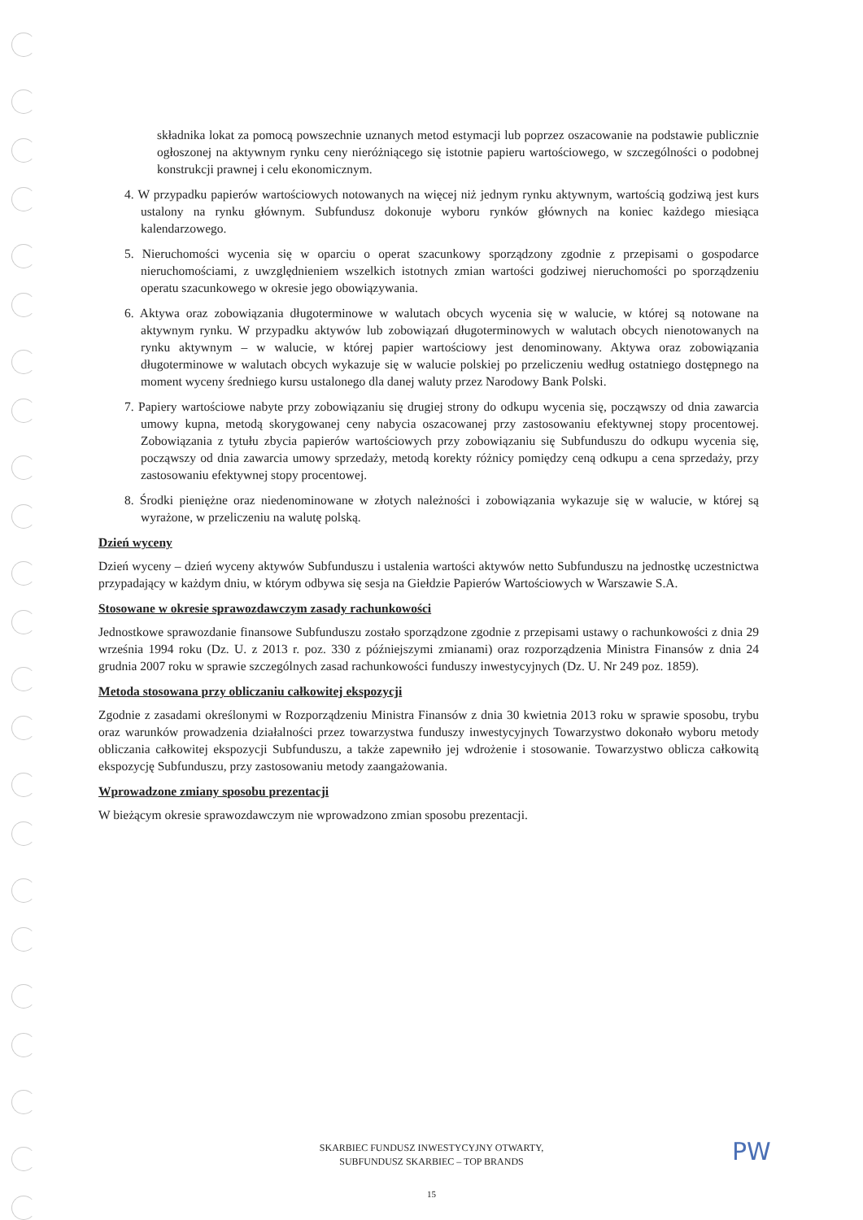składnika lokat za pomocą powszechnie uznanych metod estymacji lub poprzez oszacowanie na podstawie publicznie ogłoszonej na aktywnym rynku ceny nieróżniącego się istotnie papieru wartościowego, w szczególności o podobnej konstrukcji prawnej i celu ekonomicznym.
4. W przypadku papierów wartościowych notowanych na więcej niż jednym rynku aktywnym, wartością godziwą jest kurs ustalony na rynku głównym. Subfundusz dokonuje wyboru rynków głównych na koniec każdego miesiąca kalendarzowego.
5. Nieruchomości wycenia się w oparciu o operat szacunkowy sporządzony zgodnie z przepisami o gospodarce nieruchomościami, z uwzględnieniem wszelkich istotnych zmian wartości godziwej nieruchomości po sporządzeniu operatu szacunkowego w okresie jego obowiązywania.
6. Aktywa oraz zobowiązania długoterminowe w walutach obcych wycenia się w walucie, w której są notowane na aktywnym rynku. W przypadku aktywów lub zobowiązań długoterminowych w walutach obcych nienotowanych na rynku aktywnym – w walucie, w której papier wartościowy jest denominowany. Aktywa oraz zobowiązania długoterminowe w walutach obcych wykazuje się w walucie polskiej po przeliczeniu według ostatniego dostępnego na moment wyceny średniego kursu ustalonego dla danej waluty przez Narodowy Bank Polski.
7. Papiery wartościowe nabyte przy zobowiązaniu się drugiej strony do odkupu wycenia się, począwszy od dnia zawarcia umowy kupna, metodą skorygowanej ceny nabycia oszacowanej przy zastosowaniu efektywnej stopy procentowej. Zobowiązania z tytułu zbycia papierów wartościowych przy zobowiązaniu się Subfunduszu do odkupu wycenia się, począwszy od dnia zawarcia umowy sprzedaży, metodą korekty różnicy pomiędzy ceną odkupu a cena sprzedaży, przy zastosowaniu efektywnej stopy procentowej.
8. Środki pieniężne oraz niedenominowane w złotych należności i zobowiązania wykazuje się w walucie, w której są wyrażone, w przeliczeniu na walutę polską.
Dzień wyceny
Dzień wyceny – dzień wyceny aktywów Subfunduszu i ustalenia wartości aktywów netto Subfunduszu na jednostkę uczestnictwa przypadający w każdym dniu, w którym odbywa się sesja na Giełdzie Papierów Wartościowych w Warszawie S.A.
Stosowane w okresie sprawozdawczym zasady rachunkowości
Jednostkowe sprawozdanie finansowe Subfunduszu zostało sporządzone zgodnie z przepisami ustawy o rachunkowości z dnia 29 września 1994 roku (Dz. U. z 2013 r. poz. 330 z późniejszymi zmianami) oraz rozporządzenia Ministra Finansów z dnia 24 grudnia 2007 roku w sprawie szczególnych zasad rachunkowości funduszy inwestycyjnych (Dz. U. Nr 249 poz. 1859).
Metoda stosowana przy obliczaniu całkowitej ekspozycji
Zgodnie z zasadami określonymi w Rozporządzeniu Ministra Finansów z dnia 30 kwietnia 2013 roku w sprawie sposobu, trybu oraz warunków prowadzenia działalności przez towarzystwa funduszy inwestycyjnych Towarzystwo dokonało wyboru metody obliczania całkowitej ekspozycji Subfunduszu, a także zapewniło jej wdrożenie i stosowanie. Towarzystwo oblicza całkowitą ekspozycję Subfunduszu, przy zastosowaniu metody zaangażowania.
Wprowadzone zmiany sposobu prezentacji
W bieżącym okresie sprawozdawczym nie wprowadzono zmian sposobu prezentacji.
SKARBIEC FUNDUSZ INWESTYCYJNY OTWARTY,
SUBFUNDUSZ SKARBIEC – TOP BRANDS
15
PW